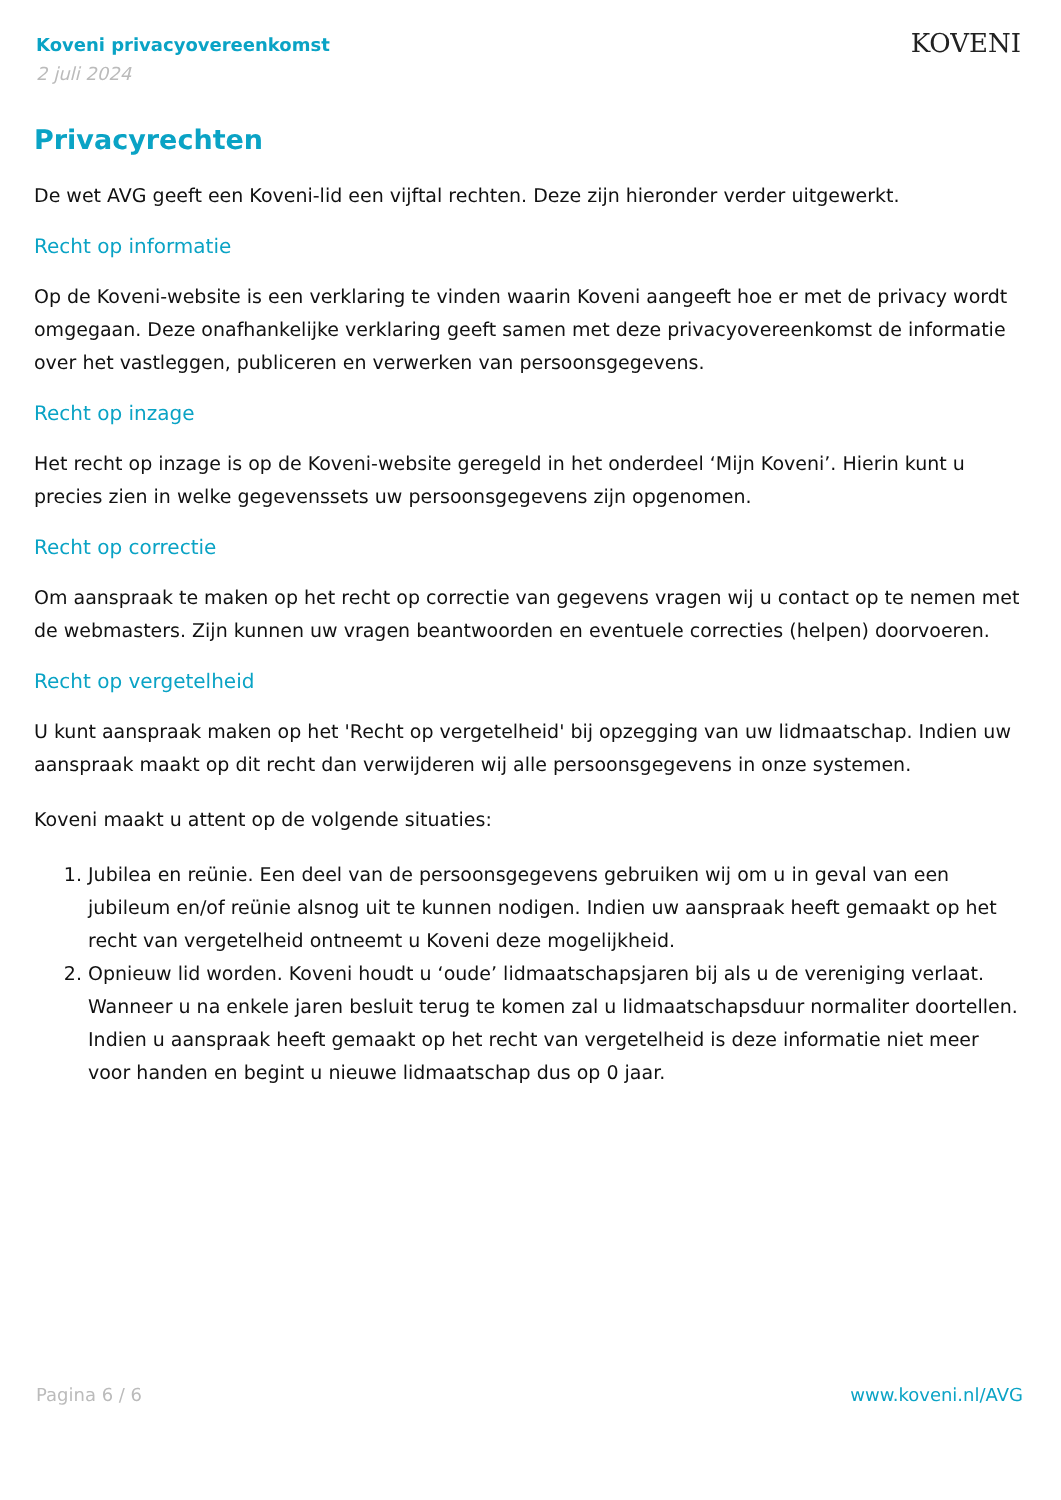Koveni privacyovereenkomst
2 juli 2024
KOVENI
Privacyrechten
De wet AVG geeft een Koveni-lid een vijftal rechten. Deze zijn hieronder verder uitgewerkt.
Recht op informatie
Op de Koveni-website is een verklaring te vinden waarin Koveni aangeeft hoe er met de privacy wordt omgegaan. Deze onafhankelijke verklaring geeft samen met deze privacyovereenkomst de informatie over het vastleggen, publiceren en verwerken van persoonsgegevens.
Recht op inzage
Het recht op inzage is op de Koveni-website geregeld in het onderdeel ‘Mijn Koveni’. Hierin kunt u precies zien in welke gegevenssets uw persoonsgegevens zijn opgenomen.
Recht op correctie
Om aanspraak te maken op het recht op correctie van gegevens vragen wij u contact op te nemen met de webmasters. Zijn kunnen uw vragen beantwoorden en eventuele correcties (helpen) doorvoeren.
Recht op vergetelheid
U kunt aanspraak maken op het 'Recht op vergetelheid' bij opzegging van uw lidmaatschap. Indien uw aanspraak maakt op dit recht dan verwijderen wij alle persoonsgegevens in onze systemen.
Koveni maakt u attent op de volgende situaties:
1. Jubilea en reünie. Een deel van de persoonsgegevens gebruiken wij om u in geval van een jubileum en/of reünie alsnog uit te kunnen nodigen. Indien uw aanspraak heeft gemaakt op het recht van vergetelheid ontneemt u Koveni deze mogelijkheid.
2. Opnieuw lid worden. Koveni houdt u ‘oude’ lidmaatschapsjaren bij als u de vereniging verlaat. Wanneer u na enkele jaren besluit terug te komen zal u lidmaatschapsduur normaliter doortellen. Indien u aanspraak heeft gemaakt op het recht van vergetelheid is deze informatie niet meer voor handen en begint u nieuwe lidmaatschap dus op 0 jaar.
Pagina 6 / 6 www.koveni.nl/AVG